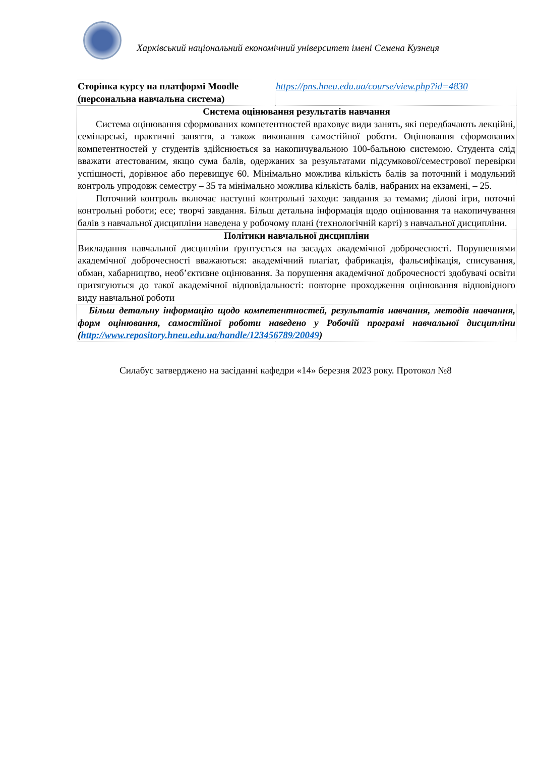Харківський національний економічний університет імені Семена Кузнеця
| Сторінка курсу на платформі Moodle (персональна навчальна система) | https://pns.hneu.edu.ua/course/view.php?id=4830 |
| Система оцінювання результатів навчання Система оцінювання сформованих компетентностей враховує види занять, які передбачають лекційні, семінарські, практичні заняття, а також виконання самостійної роботи. Оцінювання сформованих компетентностей у студентів здійснюється за накопичувальною 100-бальною системою. Студента слід вважати атестованим, якщо сума балів, одержаних за результатами підсумкової/семестрової перевірки успішності, дорівнює або перевищує 60. Мінімально можлива кількість балів за поточний і модульний контроль упродовж семестру – 35 та мінімально можлива кількість балів, набраних на екзамені, – 25. Поточний контроль включає наступні контрольні заходи: завдання за темами; ділові ігри, поточні контрольні роботи; есе; творчі завдання. Більш детальна інформація щодо оцінювання та накопичування балів з навчальної дисципліни наведена у робочому плані (технологічній карті) з навчальної дисципліни. | |
| Політики навчальної дисципліни Викладання навчальної дисципліни ґрунтується на засадах академічної доброчесності. Порушеннями академічної доброчесності вважаються: академічний плагіат, фабрикація, фальсифікація, списування, обман, хабарництво, необ’єктивне оцінювання. За порушення академічної доброчесності здобувачі освіти притягуються до такої академічної відповідальності: повторне проходження оцінювання відповідного виду навчальної роботи | |
| Більш детальну інформацію щодо компетентностей, результатів навчання, методів навчання, форм оцінювання, самостійної роботи наведено у Робочій програмі навчальної дисципліни ( http://www.repository.hneu.edu.ua/handle/123456789/20049 ) | |
Силабус затверджено на засіданні кафедри «14» березня 2023 року. Протокол №8